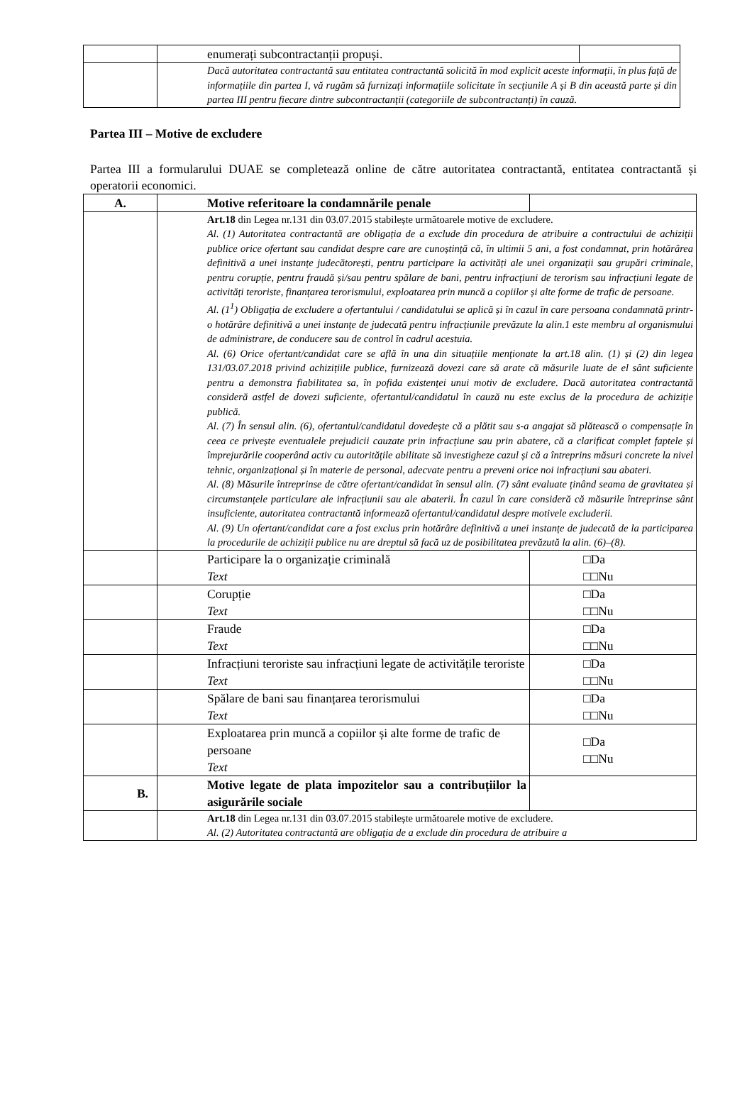| | enumerați subcontractanții propuși. | |
| | Dacă autoritatea contractantă sau entitatea contractantă solicită în mod explicit aceste informații, în plus față de informațiile din partea I, vă rugăm să furnizați informațiile solicitate în secțiunile A și B din această parte și din partea III pentru fiecare dintre subcontractanții (categoriile de subcontractanți) în cauză. | |
Partea III – Motive de excludere
Partea III a formularului DUAE se completează online de către autoritatea contractantă, entitatea contractantă și operatorii economici.
| A. | Motive referitoare la condamnările penale | |
| | Art.18 din Legea nr.131 din 03.07.2015 stabilește următoarele motive de excludere. Al. (1) Autoritatea contractantă are obligația de a exclude din procedura de atribuire a contractului de achiziții publice orice ofertant sau candidat despre care are cunoștință că, în ultimii 5 ani, a fost condamnat, prin hotărârea definitivă a unei instanțe judecătorești, pentru participare la activități ale unei organizații sau grupări criminale, pentru corupție, pentru fraudă și/sau pentru spălare de bani, pentru infracțiuni de terorism sau infracțiuni legate de activități teroriste, finanțarea terorismului, exploatarea prin muncă a copiilor și alte forme de trafic de persoane. Al. (1<sup>1</sup>) Obligația de excludere a ofertantului / candidatului se aplică și în cazul în care persoana condamnată printr-o hotărâre definitivă a unei instanțe de judecată pentru infracțiunile prevăzute la alin.1 este membru al organismului de administrare, de conducere sau de control în cadrul acestuia. Al. (6) Orice ofertant/candidat care se află în una din situațiile menționate la art.18 alin. (1) și (2) din legea 131/03.07.2018 privind achizițiile publice, furnizează dovezi care să arate că măsurile luate de el sânt suficiente pentru a demonstra fiabilitatea sa, în pofida existenței unui motiv de excludere. Dacă autoritatea contractantă consideră astfel de dovezi suficiente, ofertantul/candidatul în cauză nu este exclus de la procedura de achiziție publică. Al. (7) În sensul alin. (6), ofertantul/candidatul dovedește că a plătit sau s-a angajat să plătească o compensație în ceea ce privește eventualele prejudicii cauzate prin infracțiune sau prin abatere, că a clarificat complet faptele și împrejurările cooperând activ cu autoritățile abilitate să investigheze cazul și că a întreprins măsuri concrete la nivel tehnic, organizațional și în materie de personal, adecvate pentru a preveni orice noi infracțiuni sau abateri. Al. (8) Măsurile întreprinse de către ofertant/candidat în sensul alin. (7) sânt evaluate ținând seama de gravitatea și circumstanțele particulare ale infracțiunii sau ale abaterii. În cazul în care consideră că măsurile întreprinse sânt insuficiente, autoritatea contractantă informează ofertantul/candidatul despre motivele excluderii. Al. (9) Un ofertant/candidat care a fost exclus prin hotărâre definitivă a unei instanțe de judecată de la participarea la procedurile de achiziții publice nu are dreptul să facă uz de posibilitatea prevăzută la alin. (6)–(8). | |
| | Participare la o organizație criminală Text | □Da □□Nu |
| | Corupție Text | □Da □□Nu |
| | Fraude Text | □Da □□Nu |
| | Infracțiuni teroriste sau infracțiuni legate de activitățile teroriste Text | □Da □□Nu |
| | Spălare de bani sau finanțarea terorismului Text | □Da □□Nu |
| | Exploatarea prin muncă a copiilor și alte forme de trafic de persoane Text | □Da □□Nu |
| B. | Motive legate de plata impozitelor sau a contribuțiilor la asigurările sociale | |
| | Art.18 din Legea nr.131 din 03.07.2015 stabilește următoarele motive de excludere. Al. (2) Autoritatea contractantă are obligația de a exclude din procedura de atribuire a | |